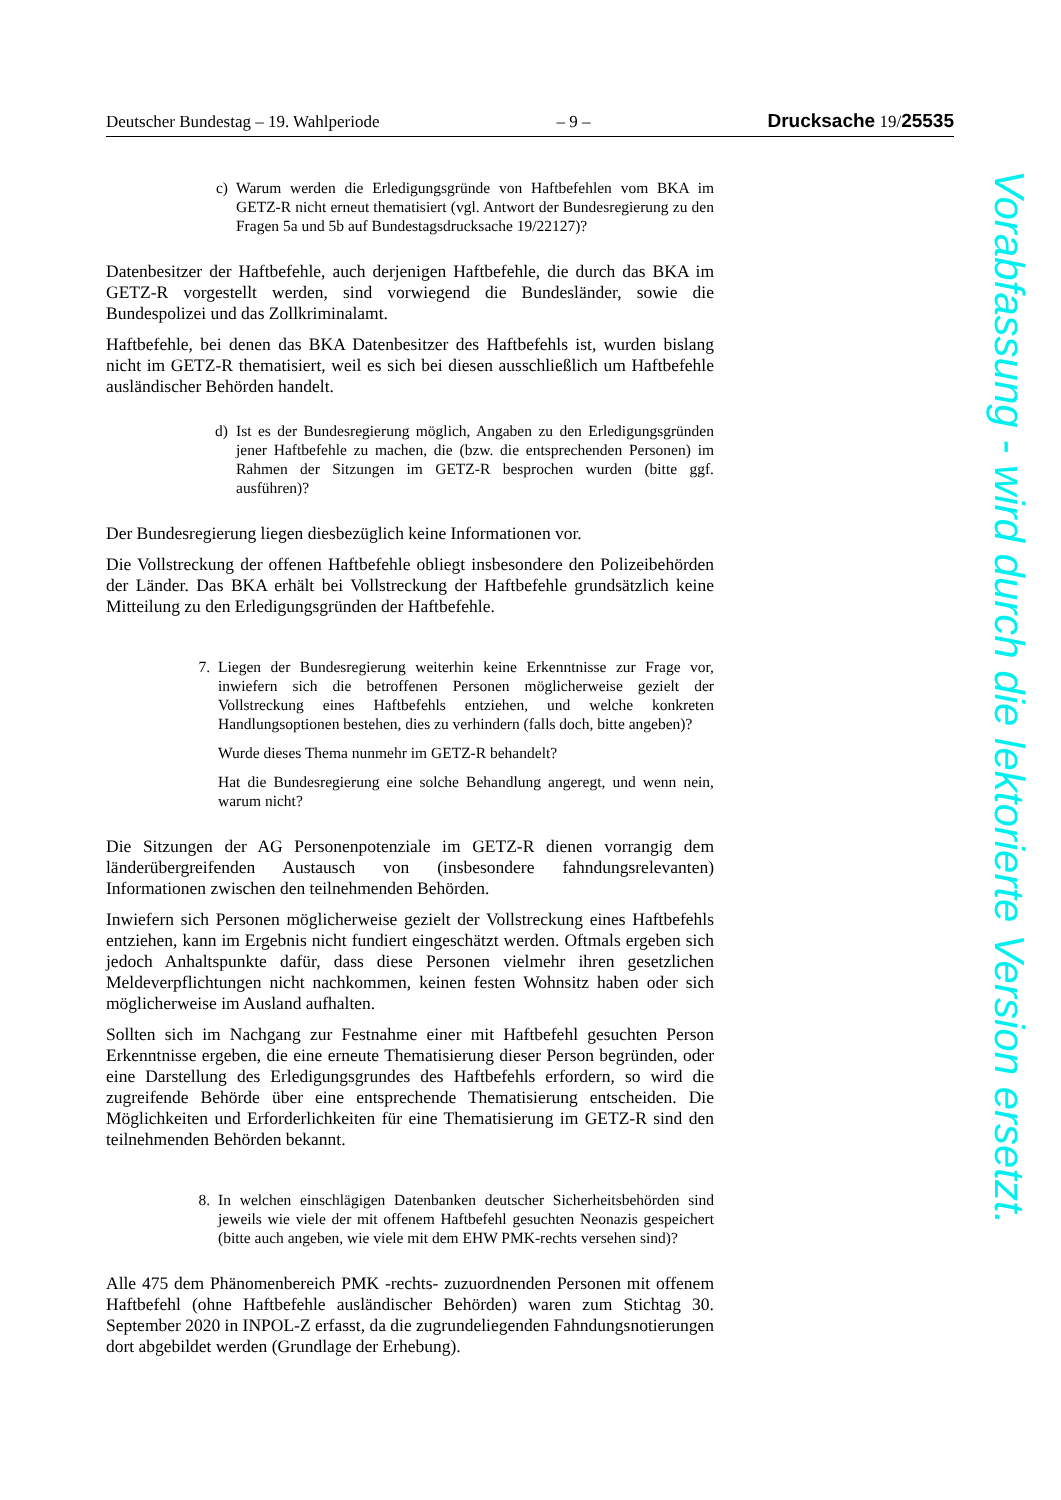Deutscher Bundestag – 19. Wahlperiode – 9 – Drucksache 19/25535
c) Warum werden die Erledigungsgründe von Haftbefehlen vom BKA im GETZ-R nicht erneut thematisiert (vgl. Antwort der Bundesregierung zu den Fragen 5a und 5b auf Bundestagsdrucksache 19/22127)?
Datenbesitzer der Haftbefehle, auch derjenigen Haftbefehle, die durch das BKA im GETZ-R vorgestellt werden, sind vorwiegend die Bundesländer, sowie die Bundespolizei und das Zollkriminalamt.
Haftbefehle, bei denen das BKA Datenbesitzer des Haftbefehls ist, wurden bislang nicht im GETZ-R thematisiert, weil es sich bei diesen ausschließlich um Haftbefehle ausländischer Behörden handelt.
d) Ist es der Bundesregierung möglich, Angaben zu den Erledigungsgründen jener Haftbefehle zu machen, die (bzw. die entsprechenden Personen) im Rahmen der Sitzungen im GETZ-R besprochen wurden (bitte ggf. ausführen)?
Der Bundesregierung liegen diesbezüglich keine Informationen vor.
Die Vollstreckung der offenen Haftbefehle obliegt insbesondere den Polizeibehörden der Länder. Das BKA erhält bei Vollstreckung der Haftbefehle grundsätzlich keine Mitteilung zu den Erledigungsgründen der Haftbefehle.
7. Liegen der Bundesregierung weiterhin keine Erkenntnisse zur Frage vor, inwiefern sich die betroffenen Personen möglicherweise gezielt der Vollstreckung eines Haftbefehls entziehen, und welche konkreten Handlungsoptionen bestehen, dies zu verhindern (falls doch, bitte angeben)?
Wurde dieses Thema nunmehr im GETZ-R behandelt?
Hat die Bundesregierung eine solche Behandlung angeregt, und wenn nein, warum nicht?
Die Sitzungen der AG Personenpotenziale im GETZ-R dienen vorrangig dem länderübergreifenden Austausch von (insbesondere fahndungsrelevanten) Informationen zwischen den teilnehmenden Behörden.
Inwiefern sich Personen möglicherweise gezielt der Vollstreckung eines Haftbefehls entziehen, kann im Ergebnis nicht fundiert eingeschätzt werden. Oftmals ergeben sich jedoch Anhaltspunkte dafür, dass diese Personen vielmehr ihren gesetzlichen Meldeverpflichtungen nicht nachkommen, keinen festen Wohnsitz haben oder sich möglicherweise im Ausland aufhalten.
Sollten sich im Nachgang zur Festnahme einer mit Haftbefehl gesuchten Person Erkenntnisse ergeben, die eine erneute Thematisierung dieser Person begründen, oder eine Darstellung des Erledigungsgrundes des Haftbefehls erfordern, so wird die zugreifende Behörde über eine entsprechende Thematisierung entscheiden. Die Möglichkeiten und Erforderlichkeiten für eine Thematisierung im GETZ-R sind den teilnehmenden Behörden bekannt.
8. In welchen einschlägigen Datenbanken deutscher Sicherheitsbehörden sind jeweils wie viele der mit offenem Haftbefehl gesuchten Neonazis gespeichert (bitte auch angeben, wie viele mit dem EHW PMK-rechts versehen sind)?
Alle 475 dem Phänomenbereich PMK -rechts- zuzuordnenden Personen mit offenem Haftbefehl (ohne Haftbefehle ausländischer Behörden) waren zum Stichtag 30. September 2020 in INPOL-Z erfasst, da die zugrundeliegenden Fahndungsnotierungen dort abgebildet werden (Grundlage der Erhebung).
Vorabfassung - wird durch die lektorierte Version ersetzt.